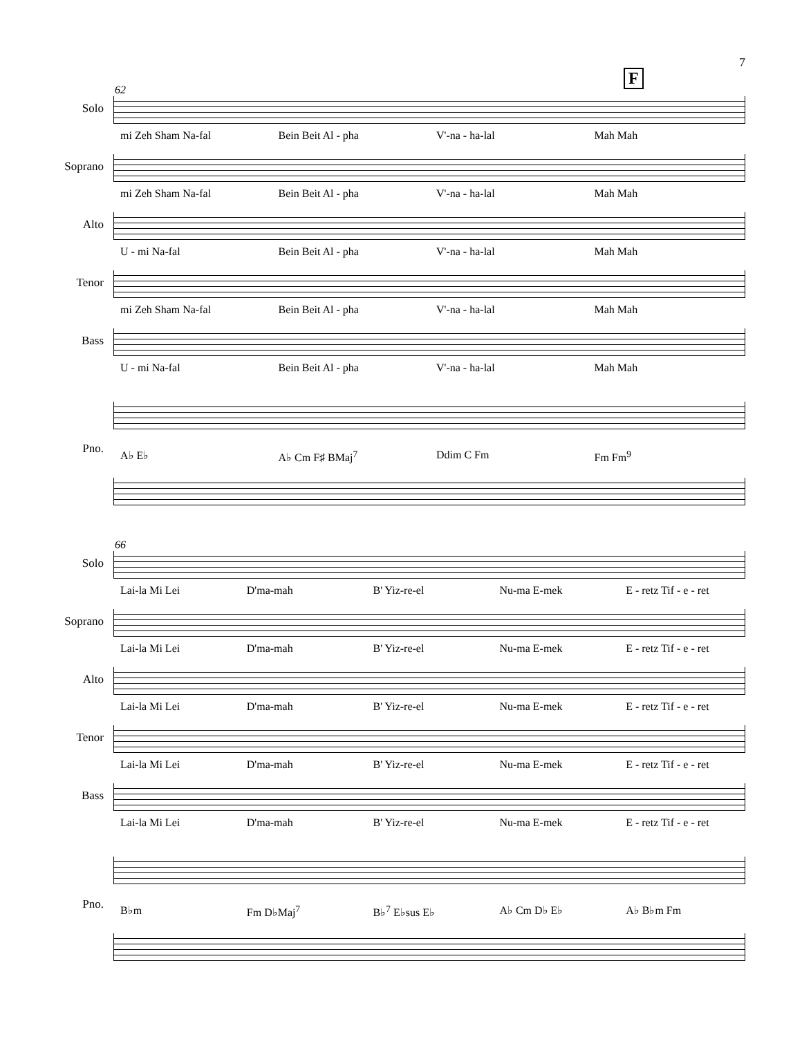7
F
62
Solo
mi Zeh Sham Na-fal Bein Beit Al - pha V'-na - ha-lal Mah Mah
Soprano
mi Zeh Sham Na-fal Bein Beit Al - pha V'-na - ha-lal Mah Mah
Alto
U - mi Na-fal Bein Beit Al - pha V'-na - ha-lal Mah Mah
Tenor
mi Zeh Sham Na-fal Bein Beit Al - pha V'-na - ha-lal Mah Mah
Bass
U - mi Na-fal Bein Beit Al - pha V'-na - ha-lal Mah Mah
A♭ E♭ A♭ Cm F♯ BMaj<sup>7</sup> Ddim C Fm Fm Fm<sup>9</sup>
Pno.
66
Solo
Lai-la Mi Lei D'ma-mah B' Yiz-re-el Nu-ma E-mek E - retz Tif - e - ret
Soprano
Lai-la Mi Lei D'ma-mah B' Yiz-re-el Nu-ma E-mek E - retz Tif - e - ret
Alto
Lai-la Mi Lei D'ma-mah B' Yiz-re-el Nu-ma E-mek E - retz Tif - e - ret
Tenor
Lai-la Mi Lei D'ma-mah B' Yiz-re-el Nu-ma E-mek E - retz Tif - e - ret
Bass
Lai-la Mi Lei D'ma-mah B' Yiz-re-el Nu-ma E-mek E - retz Tif - e - ret
B♭m Fm D♭Maj<sup>7</sup> B♭<sup>7</sup> E♭sus E♭ A♭ Cm D♭ E♭ A♭ B♭m Fm
Pno.